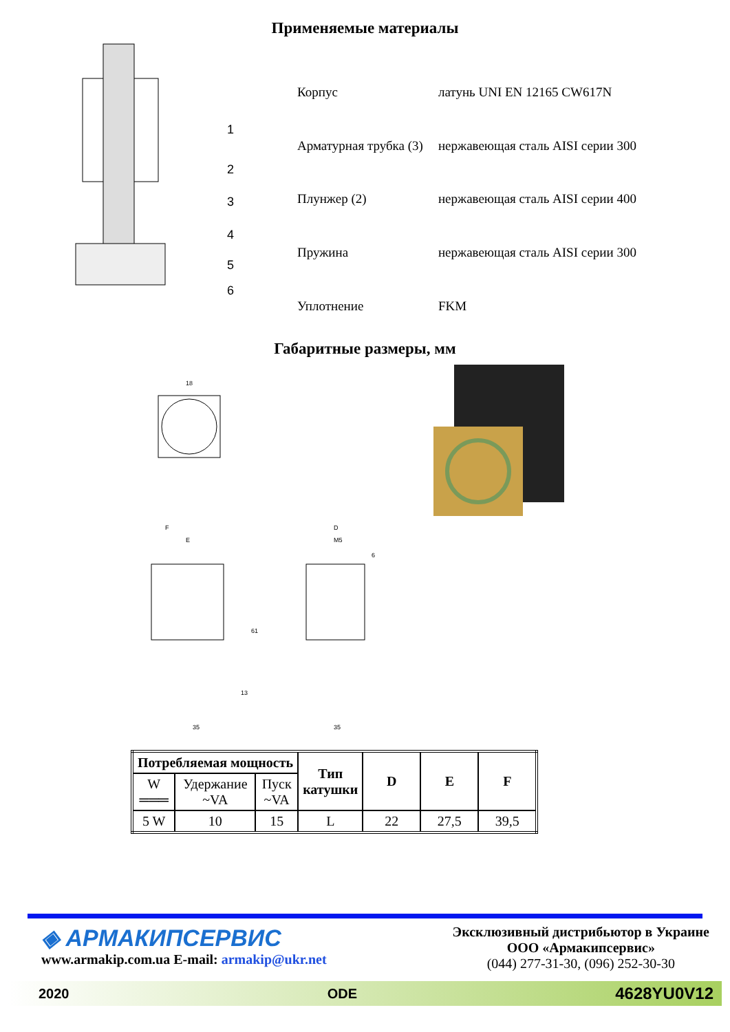Применяемые материалы
1
2
3
4
5
6
| Корпус | латунь UNI EN 12165 CW617N |
| Арматурная трубка (3) | нержавеющая сталь AISI серии 300 |
| Плунжер (2) | нержавеющая сталь AISI серии 400 |
| Пружина | нержавеющая сталь AISI серии 300 |
| Уплотнение | FKM |
Габаритные размеры, мм
18
F
E
D
M5
61
13
6
35
35
| Потребляемая мощность | | | Тип катушки | D | E | F |
| --- | --- | --- | --- | --- | --- | --- |
| W ═══ | Удержание ~VA | Пуск ~VA | | | | |
| 5 W | 10 | 15 | L | 22 | 27,5 | 39,5 |
◈ АРМАКИПСЕРВИС
www.armakip.com.ua E-mail: armakip@ukr.net
Эксклюзивный дистрибьютор в Украине
ООО «Армакипсервис»
(044) 277-31-30, (096) 252-30-30
2020 ODE 4628YU0V12